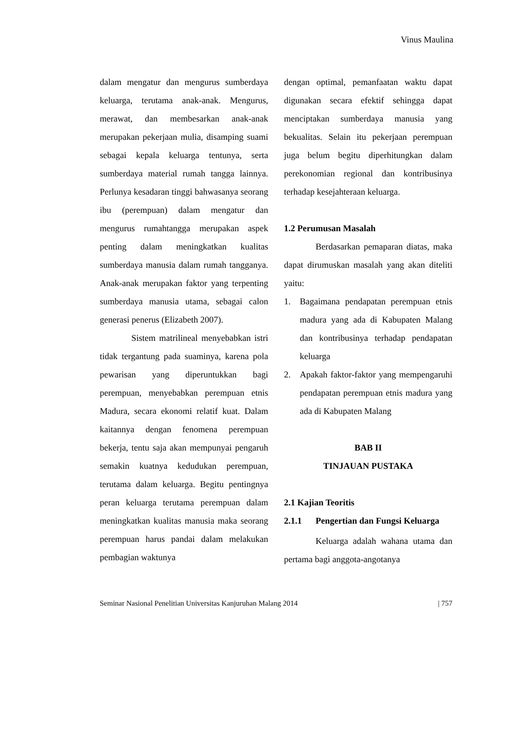Vinus Maulina
dalam mengatur dan mengurus sumberdaya keluarga, terutama anak-anak. Mengurus, merawat, dan membesarkan anak-anak merupakan pekerjaan mulia, disamping suami sebagai kepala keluarga tentunya, serta sumberdaya material rumah tangga lainnya. Perlunya kesadaran tinggi bahwasanya seorang ibu (perempuan) dalam mengatur dan mengurus rumahtangga merupakan aspek penting dalam meningkatkan kualitas sumberdaya manusia dalam rumah tangganya. Anak-anak merupakan faktor yang terpenting sumberdaya manusia utama, sebagai calon generasi penerus (Elizabeth 2007).
Sistem matrilineal menyebabkan istri tidak tergantung pada suaminya, karena pola pewarisan yang diperuntukkan bagi perempuan, menyebabkan perempuan etnis Madura, secara ekonomi relatif kuat. Dalam kaitannya dengan fenomena perempuan bekerja, tentu saja akan mempunyai pengaruh semakin kuatnya kedudukan perempuan, terutama dalam keluarga. Begitu pentingnya peran keluarga terutama perempuan dalam meningkatkan kualitas manusia maka seorang perempuan harus pandai dalam melakukan pembagian waktunya
dengan optimal, pemanfaatan waktu dapat digunakan secara efektif sehingga dapat menciptakan sumberdaya manusia yang bekualitas. Selain itu pekerjaan perempuan juga belum begitu diperhitungkan dalam perekonomian regional dan kontribusinya terhadap kesejahteraan keluarga.
1.2 Perumusan Masalah
Berdasarkan pemaparan diatas, maka dapat dirumuskan masalah yang akan diteliti yaitu:
1. Bagaimana pendapatan perempuan etnis madura yang ada di Kabupaten Malang dan kontribusinya terhadap pendapatan keluarga
2. Apakah faktor-faktor yang mempengaruhi pendapatan perempuan etnis madura yang ada di Kabupaten Malang
BAB II
TINJAUAN PUSTAKA
2.1 Kajian Teoritis
2.1.1 Pengertian dan Fungsi Keluarga
Keluarga adalah wahana utama dan pertama bagi anggota-angotanya
Seminar Nasional Penelitian Universitas Kanjuruhan Malang 2014 | 757